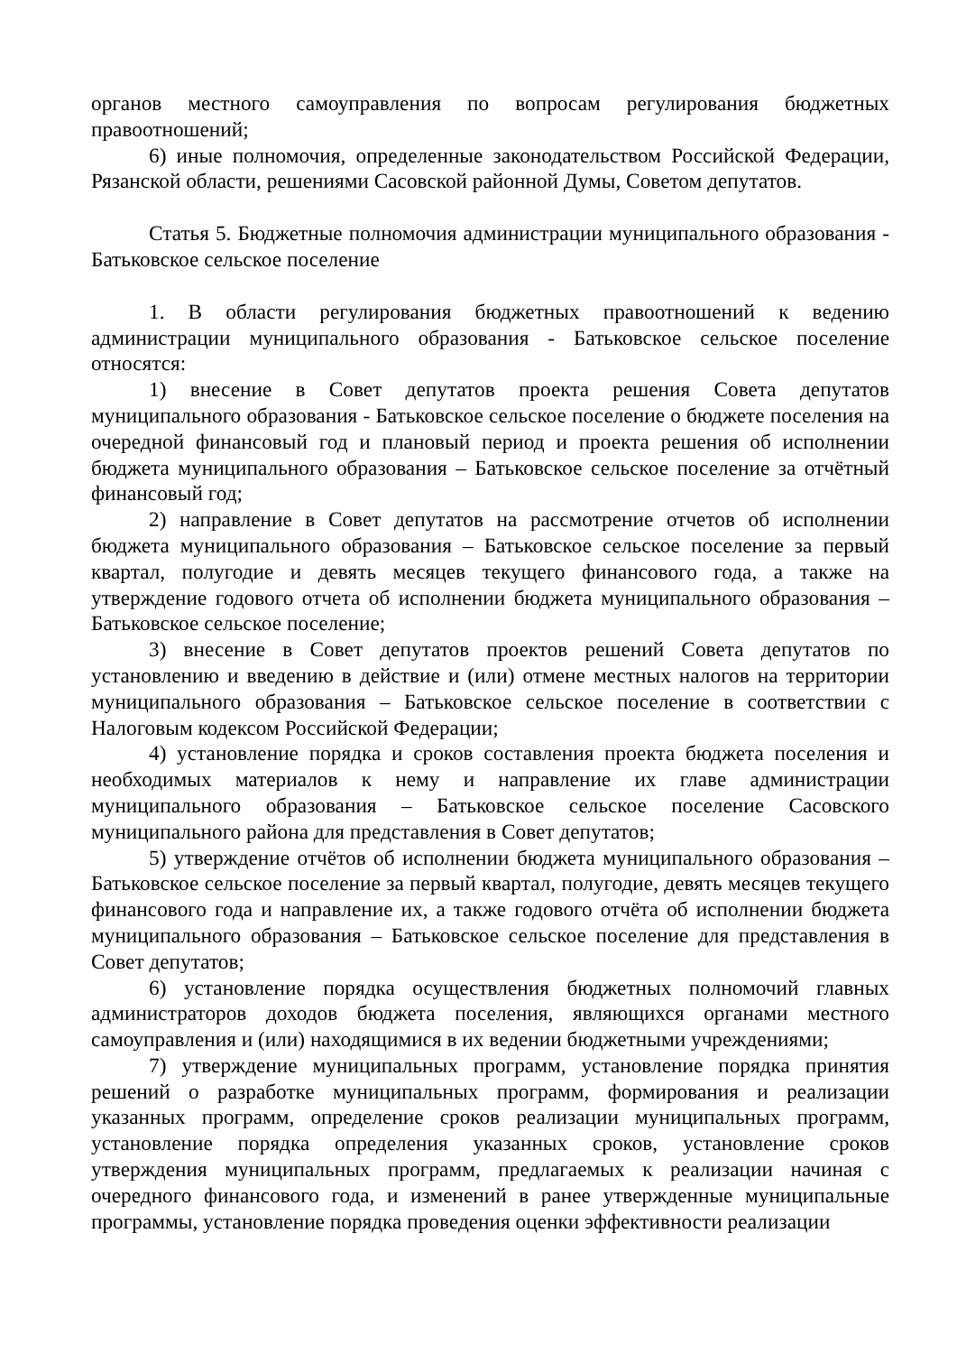органов местного самоуправления по вопросам регулирования бюджетных правоотношений;
6) иные полномочия, определенные законодательством Российской Федерации, Рязанской области, решениями Сасовской районной Думы, Советом депутатов.
Статья 5. Бюджетные полномочия администрации муниципального образования - Батьковское сельское поселение
1. В области регулирования бюджетных правоотношений к ведению администрации муниципального образования - Батьковское сельское поселение относятся:
1) внесение в Совет депутатов проекта решения Совета депутатов муниципального образования - Батьковское сельское поселение о бюджете поселения на очередной финансовый год и плановый период и проекта решения об исполнении бюджета муниципального образования – Батьковское сельское поселение за отчётный финансовый год;
2) направление в Совет депутатов на рассмотрение отчетов об исполнении бюджета муниципального образования – Батьковское сельское поселение за первый квартал, полугодие и девять месяцев текущего финансового года, а также на утверждение годового отчета об исполнении бюджета муниципального образования – Батьковское сельское поселение;
3) внесение в Совет депутатов проектов решений Совета депутатов по установлению и введению в действие и (или) отмене местных налогов на территории муниципального образования – Батьковское сельское поселение в соответствии с Налоговым кодексом Российской Федерации;
4) установление порядка и сроков составления проекта бюджета поселения и необходимых материалов к нему и направление их главе администрации муниципального образования – Батьковское сельское поселение Сасовского муниципального района для представления в Совет депутатов;
5) утверждение отчётов об исполнении бюджета муниципального образования – Батьковское сельское поселение за первый квартал, полугодие, девять месяцев текущего финансового года и направление их, а также годового отчёта об исполнении бюджета муниципального образования – Батьковское сельское поселение для представления в Совет депутатов;
6) установление порядка осуществления бюджетных полномочий главных администраторов доходов бюджета поселения, являющихся органами местного самоуправления и (или) находящимися в их ведении бюджетными учреждениями;
7) утверждение муниципальных программ, установление порядка принятия решений о разработке муниципальных программ, формирования и реализации указанных программ, определение сроков реализации муниципальных программ, установление порядка определения указанных сроков, установление сроков утверждения муниципальных программ, предлагаемых к реализации начиная с очередного финансового года, и изменений в ранее утвержденные муниципальные программы, установление порядка проведения оценки эффективности реализации